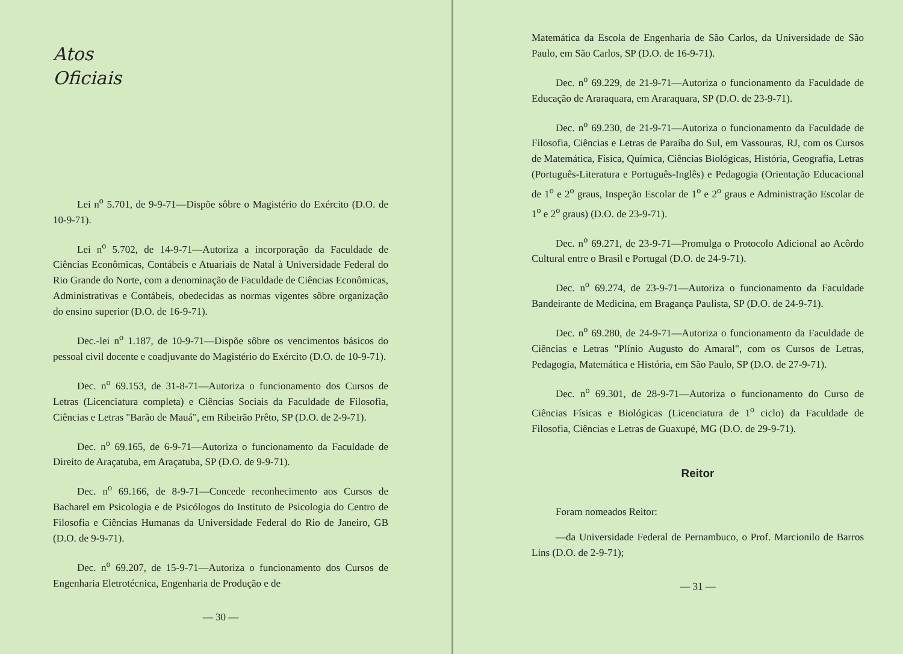Atos
Oficiais
Lei n<sup>o</sup> 5.701, de 9-9-71—Dispõe sôbre o Magistério do Exército (D.O. de 10-9-71).
Lei n<sup>o</sup> 5.702, de 14-9-71—Autoriza a incorporação da Faculdade de Ciências Econômicas, Contábeis e Atuariais de Natal à Universidade Federal do Rio Grande do Norte, com a denominação de Faculdade de Ciências Econômicas, Administrativas e Contábeis, obedecidas as normas vigentes sôbre organização do ensino superior (D.O. de 16-9-71).
Dec.-lei n<sup>o</sup> 1.187, de 10-9-71—Dispõe sôbre os vencimentos básicos do pessoal civil docente e coadjuvante do Magistério do Exército (D.O. de 10-9-71).
Dec. n<sup>o</sup> 69.153, de 31-8-71—Autoriza o funcionamento dos Cursos de Letras (Licenciatura completa) e Ciências Sociais da Faculdade de Filosofia, Ciências e Letras "Barão de Mauá", em Ribeirão Prêto, SP (D.O. de 2-9-71).
Dec. n<sup>o</sup> 69.165, de 6-9-71—Autoriza o funcionamento da Faculdade de Direito de Araçatuba, em Araçatuba, SP (D.O. de 9-9-71).
Dec. n<sup>o</sup> 69.166, de 8-9-71—Concede reconhecimento aos Cursos de Bacharel em Psicologia e de Psicólogos do Instituto de Psicologia do Centro de Filosofia e Ciências Humanas da Universidade Federal do Rio de Janeiro, GB (D.O. de 9-9-71).
Dec. n<sup>o</sup> 69.207, de 15-9-71—Autoriza o funcionamento dos Cursos de Engenharia Eletrotécnica, Engenharia de Produção e de
— 30 —
Matemática da Escola de Engenharia de São Carlos, da Universidade de São Paulo, em São Carlos, SP (D.O. de 16-9-71).
Dec. n<sup>o</sup> 69.229, de 21-9-71—Autoriza o funcionamento da Faculdade de Educação de Araraquara, em Araraquara, SP (D.O. de 23-9-71).
Dec. n<sup>o</sup> 69.230, de 21-9-71—Autoriza o funcionamento da Faculdade de Filosofia, Ciências e Letras de Paraíba do Sul, em Vassouras, RJ, com os Cursos de Matemática, Física, Química, Ciências Biológicas, História, Geografia, Letras (Português-Literatura e Português-Inglês) e Pedagogia (Orientação Educacional de 1<sup>o</sup> e 2<sup>o</sup> graus, Inspeção Escolar de 1<sup>o</sup> e 2<sup>o</sup> graus e Administração Escolar de 1<sup>o</sup> e 2<sup>o</sup> graus) (D.O. de 23-9-71).
Dec. n<sup>o</sup> 69.271, de 23-9-71—Promulga o Protocolo Adicional ao Acôrdo Cultural entre o Brasil e Portugal (D.O. de 24-9-71).
Dec. n<sup>o</sup> 69.274, de 23-9-71—Autoriza o funcionamento da Faculdade Bandeirante de Medicina, em Bragança Paulista, SP (D.O. de 24-9-71).
Dec. n<sup>o</sup> 69.280, de 24-9-71—Autoriza o funcionamento da Faculdade de Ciências e Letras "Plínio Augusto do Amaral", com os Cursos de Letras, Pedagogia, Matemática e História, em São Paulo, SP (D.O. de 27-9-71).
Dec. n<sup>o</sup> 69.301, de 28-9-71—Autoriza o funcionamento do Curso de Ciências Físicas e Biológicas (Licenciatura de 1<sup>o</sup> ciclo) da Faculdade de Filosofia, Ciências e Letras de Guaxupé, MG (D.O. de 29-9-71).
Reitor
Foram nomeados Reitor:
—da Universidade Federal de Pernambuco, o Prof. Marcionilo de Barros Lins (D.O. de 2-9-71);
— 31 —